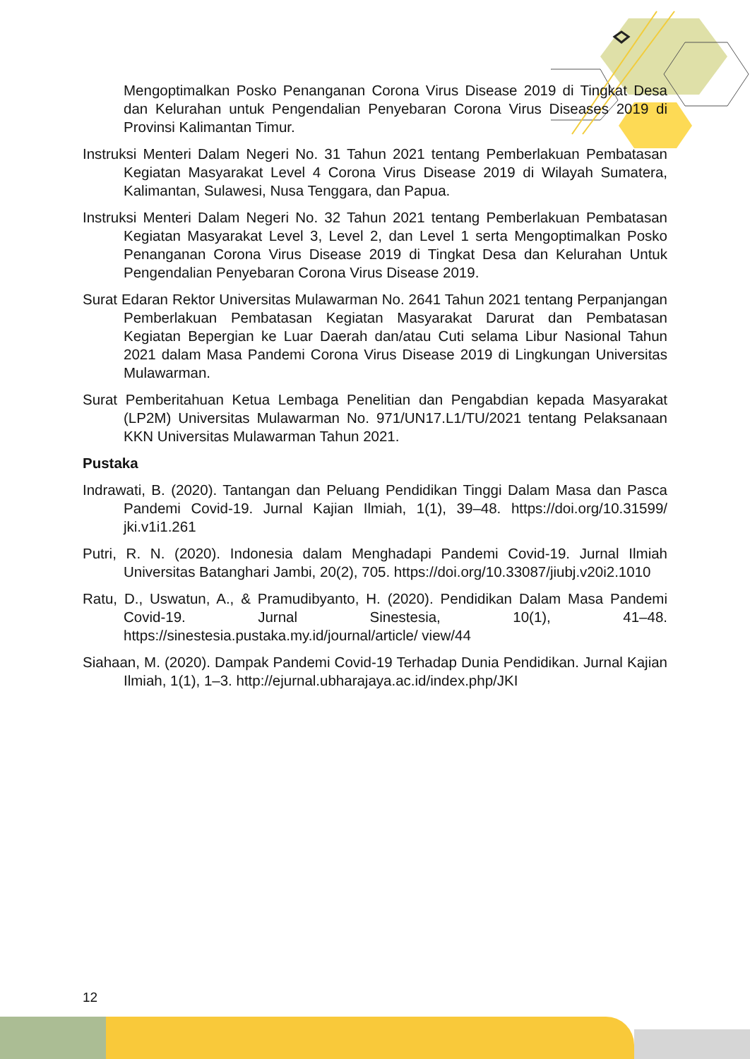Mengoptimalkan Posko Penanganan Corona Virus Disease 2019 di Tingkat Desa dan Kelurahan untuk Pengendalian Penyebaran Corona Virus Diseases 2019 di Provinsi Kalimantan Timur.
Instruksi Menteri Dalam Negeri No. 31 Tahun 2021 tentang Pemberlakuan Pembatasan Kegiatan Masyarakat Level 4 Corona Virus Disease 2019 di Wilayah Sumatera, Kalimantan, Sulawesi, Nusa Tenggara, dan Papua.
Instruksi Menteri Dalam Negeri No. 32 Tahun 2021 tentang Pemberlakuan Pembatasan Kegiatan Masyarakat Level 3, Level 2, dan Level 1 serta Mengoptimalkan Posko Penanganan Corona Virus Disease 2019 di Tingkat Desa dan Kelurahan Untuk Pengendalian Penyebaran Corona Virus Disease 2019.
Surat Edaran Rektor Universitas Mulawarman No. 2641 Tahun 2021 tentang Perpanjangan Pemberlakuan Pembatasan Kegiatan Masyarakat Darurat dan Pembatasan Kegiatan Bepergian ke Luar Daerah dan/atau Cuti selama Libur Nasional Tahun 2021 dalam Masa Pandemi Corona Virus Disease 2019 di Lingkungan Universitas Mulawarman.
Surat Pemberitahuan Ketua Lembaga Penelitian dan Pengabdian kepada Masyarakat (LP2M) Universitas Mulawarman No. 971/UN17.L1/TU/2021 tentang Pelaksanaan KKN Universitas Mulawarman Tahun 2021.
Pustaka
Indrawati, B. (2020). Tantangan dan Peluang Pendidikan Tinggi Dalam Masa dan Pasca Pandemi Covid-19. Jurnal Kajian Ilmiah, 1(1), 39–48. https://doi.org/10.31599/ jki.v1i1.261
Putri, R. N. (2020). Indonesia dalam Menghadapi Pandemi Covid-19. Jurnal Ilmiah Universitas Batanghari Jambi, 20(2), 705. https://doi.org/10.33087/jiubj.v20i2.1010
Ratu, D., Uswatun, A., & Pramudibyanto, H. (2020). Pendidikan Dalam Masa Pandemi Covid-19. Jurnal Sinestesia, 10(1), 41–48. https://sinestesia.pustaka.my.id/journal/article/ view/44
Siahaan, M. (2020). Dampak Pandemi Covid-19 Terhadap Dunia Pendidikan. Jurnal Kajian Ilmiah, 1(1), 1–3. http://ejurnal.ubharajaya.ac.id/index.php/JKI
12